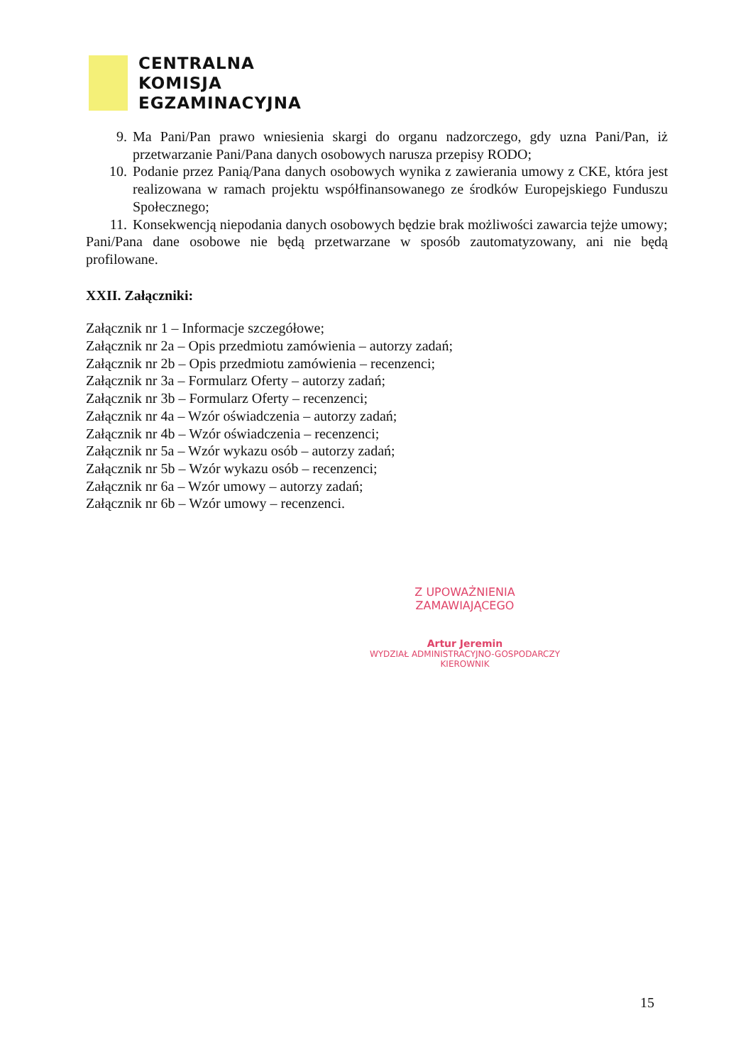CENTRALNA
KOMISJA
EGZAMINACYJNA
9. Ma Pani/Pan prawo wniesienia skargi do organu nadzorczego, gdy uzna Pani/Pan, iż przetwarzanie Pani/Pana danych osobowych narusza przepisy RODO;
10. Podanie przez Panią/Pana danych osobowych wynika z zawierania umowy z CKE, która jest realizowana w ramach projektu współfinansowanego ze środków Europejskiego Funduszu Społecznego;
11. Konsekwencją niepodania danych osobowych będzie brak możliwości zawarcia tejże umowy;
Pani/Pana dane osobowe nie będą przetwarzane w sposób zautomatyzowany, ani nie będą profilowane.
XXII. Załączniki:
Załącznik nr 1 – Informacje szczegółowe;
Załącznik nr 2a – Opis przedmiotu zamówienia – autorzy zadań;
Załącznik nr 2b – Opis przedmiotu zamówienia – recenzenci;
Załącznik nr 3a – Formularz Oferty – autorzy zadań;
Załącznik nr 3b – Formularz Oferty – recenzenci;
Załącznik nr 4a – Wzór oświadczenia – autorzy zadań;
Załącznik nr 4b – Wzór oświadczenia – recenzenci;
Załącznik nr 5a – Wzór wykazu osób – autorzy zadań;
Załącznik nr 5b – Wzór wykazu osób – recenzenci;
Załącznik nr 6a – Wzór umowy – autorzy zadań;
Załącznik nr 6b – Wzór umowy – recenzenci.
Z UPOWAŻNIENIA ZAMAWIAJĄCEGO
Artur Jeremin
WYDZIAŁ ADMINISTRACYJNO-GOSPODARCZY
KIEROWNIK
15